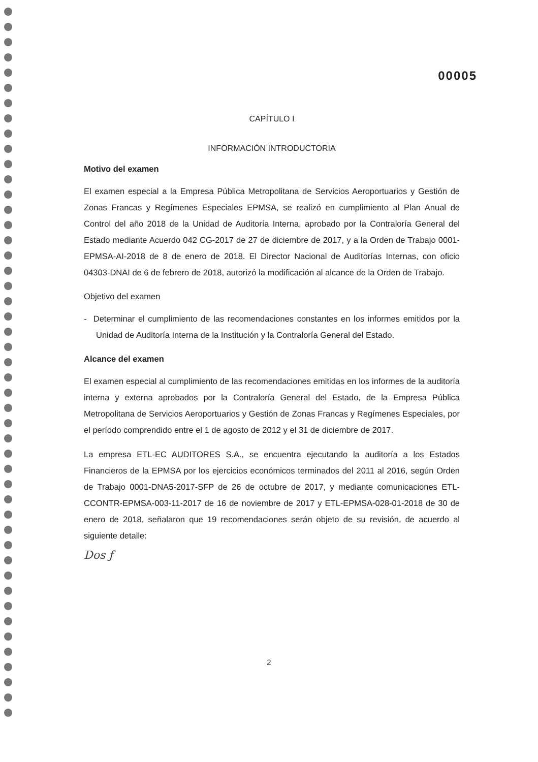00005
CAPÍTULO I
INFORMACIÓN INTRODUCTORIA
Motivo del examen
El examen especial a la Empresa Pública Metropolitana de Servicios Aeroportuarios y Gestión de Zonas Francas y Regímenes Especiales EPMSA, se realizó en cumplimiento al Plan Anual de Control del año 2018 de la Unidad de Auditoría Interna, aprobado por la Contraloría General del Estado mediante Acuerdo 042 CG-2017 de 27 de diciembre de 2017, y a la Orden de Trabajo 0001-EPMSA-AI-2018 de 8 de enero de 2018. El Director Nacional de Auditorías Internas, con oficio 04303-DNAI de 6 de febrero de 2018, autorizó la modificación al alcance de la Orden de Trabajo.
Objetivo del examen
- Determinar el cumplimiento de las recomendaciones constantes en los informes emitidos por la Unidad de Auditoría Interna de la Institución y la Contraloría General del Estado.
Alcance del examen
El examen especial al cumplimiento de las recomendaciones emitidas en los informes de la auditoría interna y externa aprobados por la Contraloría General del Estado, de la Empresa Pública Metropolitana de Servicios Aeroportuarios y Gestión de Zonas Francas y Regímenes Especiales, por el período comprendido entre el 1 de agosto de 2012 y el 31 de diciembre de 2017.
La empresa ETL-EC AUDITORES S.A., se encuentra ejecutando la auditoría a los Estados Financieros de la EPMSA por los ejercicios económicos terminados del 2011 al 2016, según Orden de Trabajo 0001-DNA5-2017-SFP de 26 de octubre de 2017, y mediante comunicaciones ETL-CCONTR-EPMSA-003-11-2017 de 16 de noviembre de 2017 y ETL-EPMSA-028-01-2018 de 30 de enero de 2018, señalaron que 19 recomendaciones serán objeto de su revisión, de acuerdo al siguiente detalle:
Dos ƒ
2